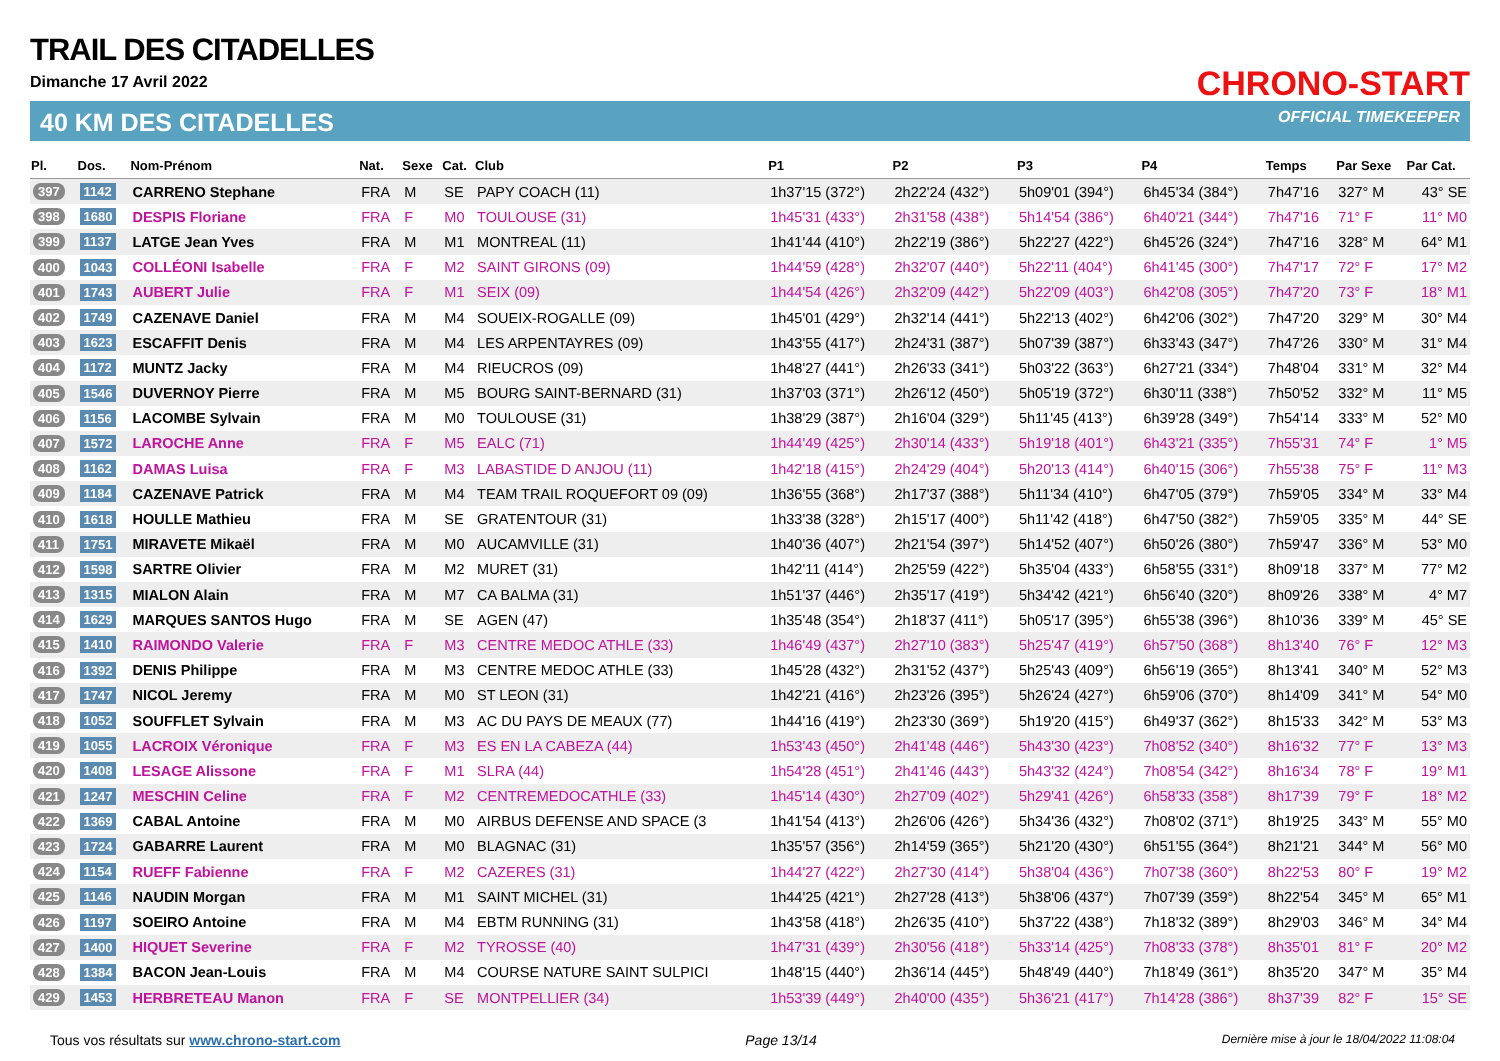TRAIL DES CITADELLES
Dimanche 17 Avril 2022
40 KM DES CITADELLES
CHRONO-START
OFFICIAL TIMEKEEPER
| Pl. | Dos. | Nom-Prénom | Nat. | Sexe | Cat. | Club | P1 | P2 | P3 | P4 | Temps | Par Sexe | Par Cat. |
| --- | --- | --- | --- | --- | --- | --- | --- | --- | --- | --- | --- | --- | --- |
| 397 | 1142 | CARRENO Stephane | FRA | M | SE | PAPY COACH (11) | 1h37'15 (372°) | 2h22'24 (432°) | 5h09'01 (394°) | 6h45'34 (384°) | 7h47'16 | 327° M | 43° SE |
| 398 | 1680 | DESPIS Floriane | FRA | F | M0 | TOULOUSE (31) | 1h45'31 (433°) | 2h31'58 (438°) | 5h14'54 (386°) | 6h40'21 (344°) | 7h47'16 | 71° F | 11° M0 |
| 399 | 1137 | LATGE Jean Yves | FRA | M | M1 | MONTREAL (11) | 1h41'44 (410°) | 2h22'19 (386°) | 5h22'27 (422°) | 6h45'26 (324°) | 7h47'16 | 328° M | 64° M1 |
| 400 | 1043 | COLLÉONI Isabelle | FRA | F | M2 | SAINT GIRONS (09) | 1h44'59 (428°) | 2h32'07 (440°) | 5h22'11 (404°) | 6h41'45 (300°) | 7h47'17 | 72° F | 17° M2 |
| 401 | 1743 | AUBERT Julie | FRA | F | M1 | SEIX (09) | 1h44'54 (426°) | 2h32'09 (442°) | 5h22'09 (403°) | 6h42'08 (305°) | 7h47'20 | 73° F | 18° M1 |
| 402 | 1749 | CAZENAVE Daniel | FRA | M | M4 | SOUEIX-ROGALLE (09) | 1h45'01 (429°) | 2h32'14 (441°) | 5h22'13 (402°) | 6h42'06 (302°) | 7h47'20 | 329° M | 30° M4 |
| 403 | 1623 | ESCAFFIT Denis | FRA | M | M4 | LES ARPENTAYRES (09) | 1h43'55 (417°) | 2h24'31 (387°) | 5h07'39 (387°) | 6h33'43 (347°) | 7h47'26 | 330° M | 31° M4 |
| 404 | 1172 | MUNTZ Jacky | FRA | M | M4 | RIEUCROS (09) | 1h48'27 (441°) | 2h26'33 (341°) | 5h03'22 (363°) | 6h27'21 (334°) | 7h48'04 | 331° M | 32° M4 |
| 405 | 1546 | DUVERNOY Pierre | FRA | M | M5 | BOURG SAINT-BERNARD (31) | 1h37'03 (371°) | 2h26'12 (450°) | 5h05'19 (372°) | 6h30'11 (338°) | 7h50'52 | 332° M | 11° M5 |
| 406 | 1156 | LACOMBE Sylvain | FRA | M | M0 | TOULOUSE (31) | 1h38'29 (387°) | 2h16'04 (329°) | 5h11'45 (413°) | 6h39'28 (349°) | 7h54'14 | 333° M | 52° M0 |
| 407 | 1572 | LAROCHE Anne | FRA | F | M5 | EALC (71) | 1h44'49 (425°) | 2h30'14 (433°) | 5h19'18 (401°) | 6h43'21 (335°) | 7h55'31 | 74° F | 1° M5 |
| 408 | 1162 | DAMAS Luisa | FRA | F | M3 | LABASTIDE D ANJOU (11) | 1h42'18 (415°) | 2h24'29 (404°) | 5h20'13 (414°) | 6h40'15 (306°) | 7h55'38 | 75° F | 11° M3 |
| 409 | 1184 | CAZENAVE Patrick | FRA | M | M4 | TEAM TRAIL ROQUEFORT 09 (09) | 1h36'55 (368°) | 2h17'37 (388°) | 5h11'34 (410°) | 6h47'05 (379°) | 7h59'05 | 334° M | 33° M4 |
| 410 | 1618 | HOULLE Mathieu | FRA | M | SE | GRATENTOUR (31) | 1h33'38 (328°) | 2h15'17 (400°) | 5h11'42 (418°) | 6h47'50 (382°) | 7h59'05 | 335° M | 44° SE |
| 411 | 1751 | MIRAVETE Mikaël | FRA | M | M0 | AUCAMVILLE (31) | 1h40'36 (407°) | 2h21'54 (397°) | 5h14'52 (407°) | 6h50'26 (380°) | 7h59'47 | 336° M | 53° M0 |
| 412 | 1598 | SARTRE Olivier | FRA | M | M2 | MURET (31) | 1h42'11 (414°) | 2h25'59 (422°) | 5h35'04 (433°) | 6h58'55 (331°) | 8h09'18 | 337° M | 77° M2 |
| 413 | 1315 | MIALON Alain | FRA | M | M7 | CA BALMA (31) | 1h51'37 (446°) | 2h35'17 (419°) | 5h34'42 (421°) | 6h56'40 (320°) | 8h09'26 | 338° M | 4° M7 |
| 414 | 1629 | MARQUES SANTOS Hugo | FRA | M | SE | AGEN (47) | 1h35'48 (354°) | 2h18'37 (411°) | 5h05'17 (395°) | 6h55'38 (396°) | 8h10'36 | 339° M | 45° SE |
| 415 | 1410 | RAIMONDO Valerie | FRA | F | M3 | CENTRE MEDOC ATHLE (33) | 1h46'49 (437°) | 2h27'10 (383°) | 5h25'47 (419°) | 6h57'50 (368°) | 8h13'40 | 76° F | 12° M3 |
| 416 | 1392 | DENIS Philippe | FRA | M | M3 | CENTRE MEDOC ATHLE (33) | 1h45'28 (432°) | 2h31'52 (437°) | 5h25'43 (409°) | 6h56'19 (365°) | 8h13'41 | 340° M | 52° M3 |
| 417 | 1747 | NICOL Jeremy | FRA | M | M0 | ST LEON (31) | 1h42'21 (416°) | 2h23'26 (395°) | 5h26'24 (427°) | 6h59'06 (370°) | 8h14'09 | 341° M | 54° M0 |
| 418 | 1052 | SOUFFLET Sylvain | FRA | M | M3 | AC DU PAYS DE MEAUX (77) | 1h44'16 (419°) | 2h23'30 (369°) | 5h19'20 (415°) | 6h49'37 (362°) | 8h15'33 | 342° M | 53° M3 |
| 419 | 1055 | LACROIX Véronique | FRA | F | M3 | ES EN LA CABEZA (44) | 1h53'43 (450°) | 2h41'48 (446°) | 5h43'30 (423°) | 7h08'52 (340°) | 8h16'32 | 77° F | 13° M3 |
| 420 | 1408 | LESAGE Alissone | FRA | F | M1 | SLRA (44) | 1h54'28 (451°) | 2h41'46 (443°) | 5h43'32 (424°) | 7h08'54 (342°) | 8h16'34 | 78° F | 19° M1 |
| 421 | 1247 | MESCHIN Celine | FRA | F | M2 | CENTREMEDOCATHLE (33) | 1h45'14 (430°) | 2h27'09 (402°) | 5h29'41 (426°) | 6h58'33 (358°) | 8h17'39 | 79° F | 18° M2 |
| 422 | 1369 | CABAL Antoine | FRA | M | M0 | AIRBUS DEFENSE AND SPACE (3 | 1h41'54 (413°) | 2h26'06 (426°) | 5h34'36 (432°) | 7h08'02 (371°) | 8h19'25 | 343° M | 55° M0 |
| 423 | 1724 | GABARRE Laurent | FRA | M | M0 | BLAGNAC (31) | 1h35'57 (356°) | 2h14'59 (365°) | 5h21'20 (430°) | 6h51'55 (364°) | 8h21'21 | 344° M | 56° M0 |
| 424 | 1154 | RUEFF Fabienne | FRA | F | M2 | CAZERES (31) | 1h44'27 (422°) | 2h27'30 (414°) | 5h38'04 (436°) | 7h07'38 (360°) | 8h22'53 | 80° F | 19° M2 |
| 425 | 1146 | NAUDIN Morgan | FRA | M | M1 | SAINT MICHEL (31) | 1h44'25 (421°) | 2h27'28 (413°) | 5h38'06 (437°) | 7h07'39 (359°) | 8h22'54 | 345° M | 65° M1 |
| 426 | 1197 | SOEIRO Antoine | FRA | M | M4 | EBTM RUNNING (31) | 1h43'58 (418°) | 2h26'35 (410°) | 5h37'22 (438°) | 7h18'32 (389°) | 8h29'03 | 346° M | 34° M4 |
| 427 | 1400 | HIQUET Severine | FRA | F | M2 | TYROSSE (40) | 1h47'31 (439°) | 2h30'56 (418°) | 5h33'14 (425°) | 7h08'33 (378°) | 8h35'01 | 81° F | 20° M2 |
| 428 | 1384 | BACON Jean-Louis | FRA | M | M4 | COURSE NATURE SAINT SULPICI | 1h48'15 (440°) | 2h36'14 (445°) | 5h48'49 (440°) | 7h18'49 (361°) | 8h35'20 | 347° M | 35° M4 |
| 429 | 1453 | HERBRETEAU Manon | FRA | F | SE | MONTPELLIER (34) | 1h53'39 (449°) | 2h40'00 (435°) | 5h36'21 (417°) | 7h14'28 (386°) | 8h37'39 | 82° F | 15° SE |
Tous vos résultats sur www.chrono-start.com Page 13/14 Dernière mise à jour le 18/04/2022 11:08:04